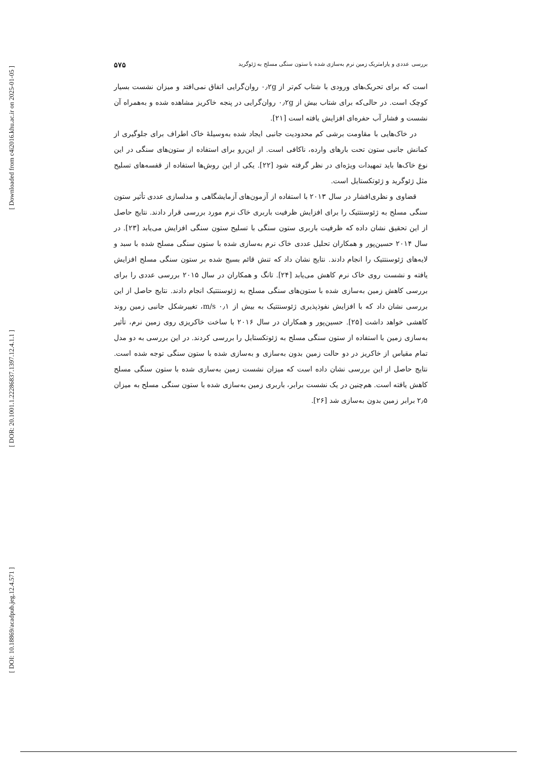[ Downloaded from c4i2016.khu.ac.ir on 2025-01-05 ]
[ DOR: 20.1001.1.22286837.1397.12.4.1.1 ]
[ DOI: 10.18869/acadpub.jeg.12.4.571 ]
بررسی عددی و پارامتریک زمین نرم به‌سازی شده با ستون سنگی مسلح به ژئوگرید ۵۷۵
است که برای تحریک‌های ورودی با شتاب کم‌تر از ۰٫۲g روان‌گرایی اتفاق نمی‌افتد و میزان نشست بسیار کوچک است. در حالی‌که برای شتاب بیش از ۰٫۲g روان‌گرایی در پنجه خاکریز مشاهده شده و به‌همراه آن نشست و فشار آب حفره‌ای افزایش یافته است [۲۱].
در خاک‌هایی با مقاومت برشی کم محدودیت جانبی ایجاد شده به‌وسیلهٔ خاک اطراف برای جلوگیری از کمانش جانبی ستون تحت بارهای وارده، ناکافی است. از این‌رو برای استفاده از ستون‌های سنگی در این نوع خاک‌ها باید تمهیدات ویژه‌ای در نظر گرفته شود [۲۲]. یکی از این روش‌ها استفاده از قفسه‌های تسلیح مثل ژئوگرید و ژئوتکستایل است.
قضاوی و نظری‌افشار در سال ۲۰۱۳ با استفاده از آزمون‌های آزمایشگاهی و مدلسازی عددی تأثیر ستون سنگی مسلح به ژئوسنتتیک را برای افزایش ظرفیت باربری خاک نرم مورد بررسی قرار دادند. نتایج حاصل از این تحقیق نشان داده که ظرفیت باربری ستون سنگی با تسلیح ستون سنگی افزایش می‌یابد [۲۳]. در سال ۲۰۱۴ حسین‌پور و همکاران تحلیل عددی خاک نرم به‌سازی شده با ستون سنگی مسلح شده با سبد و لایه‌های ژئوسنتتیک را انجام دادند. نتایج نشان داد که تنش قائم بسیج شده بر ستون سنگی مسلح افزایش یافته و نشست روی خاک نرم کاهش می‌یابد [۲۴]. تانگ و همکاران در سال ۲۰۱۵ بررسی عددی را برای بررسی کاهش زمین به‌سازی شده با ستون‌های سنگی مسلح به ژئوسنتتیک انجام دادند. نتایج حاصل از این بررسی نشان داد که با افزایش نفوذپذیری ژئوسنتتیک به بیش از ۰٫۱ m/s، تغییرشکل جانبی زمین روند کاهشی خواهد داشت [۲۵]. حسین‌پور و همکاران در سال ۲۰۱۶ با ساخت خاکریزی روی زمین نرم، تأثیر به‌سازی زمین با استفاده از ستون سنگی مسلح به ژئوتکستایل را بررسی کردند. در این بررسی به دو مدل تمام مقیاس از خاکریز در دو حالت زمین بدون به‌سازی و به‌سازی شده با ستون سنگی توجه شده است. نتایج حاصل از این بررسی نشان داده است که میزان نشست زمین به‌سازی شده با ستون سنگی مسلح کاهش یافته است. هم‌چنین در یک نشست برابر، باربری زمین به‌سازی شده با ستون سنگی مسلح به میزان ۲٫۵ برابر زمین بدون به‌سازی شد [۲۶].